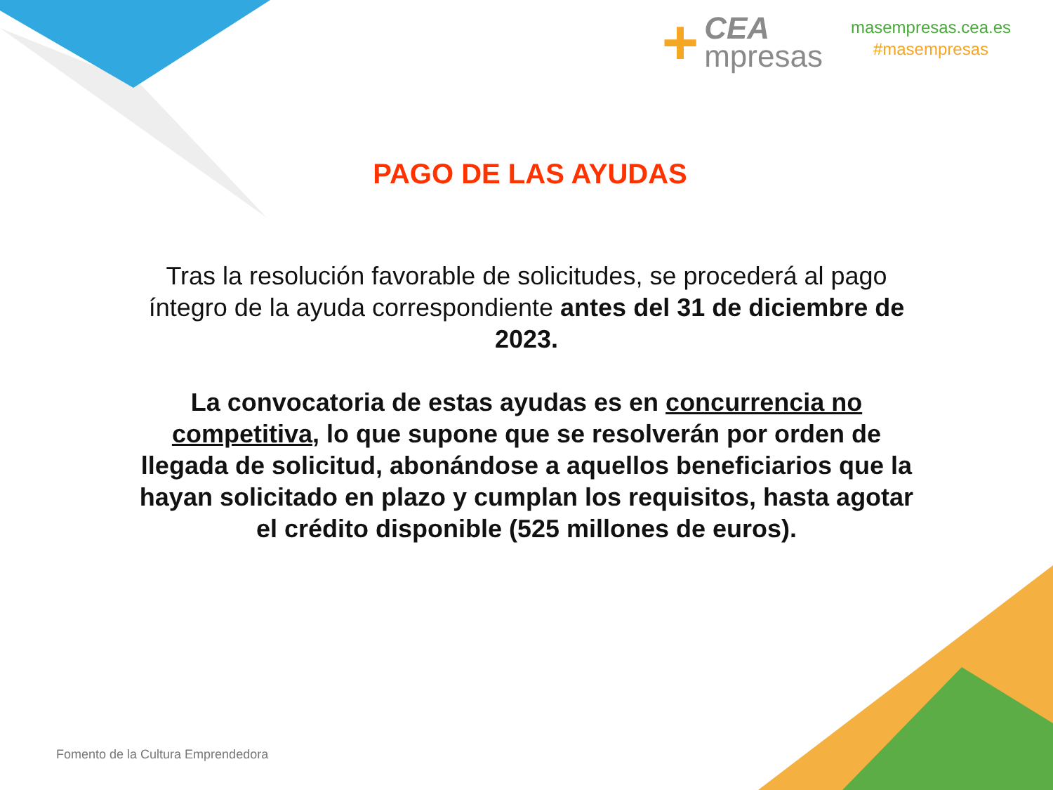+
CEA
mpresas
masempresas.cea.es
#masempresas
PAGO DE LAS AYUDAS
Tras la resolución favorable de solicitudes, se procederá al pago íntegro de la ayuda correspondiente antes del 31 de diciembre de 2023.
La convocatoria de estas ayudas es en concurrencia no competitiva, lo que supone que se resolverán por orden de llegada de solicitud, abonándose a aquellos beneficiarios que la hayan solicitado en plazo y cumplan los requisitos, hasta agotar el crédito disponible (525 millones de euros).
Fomento de la Cultura Emprendedora